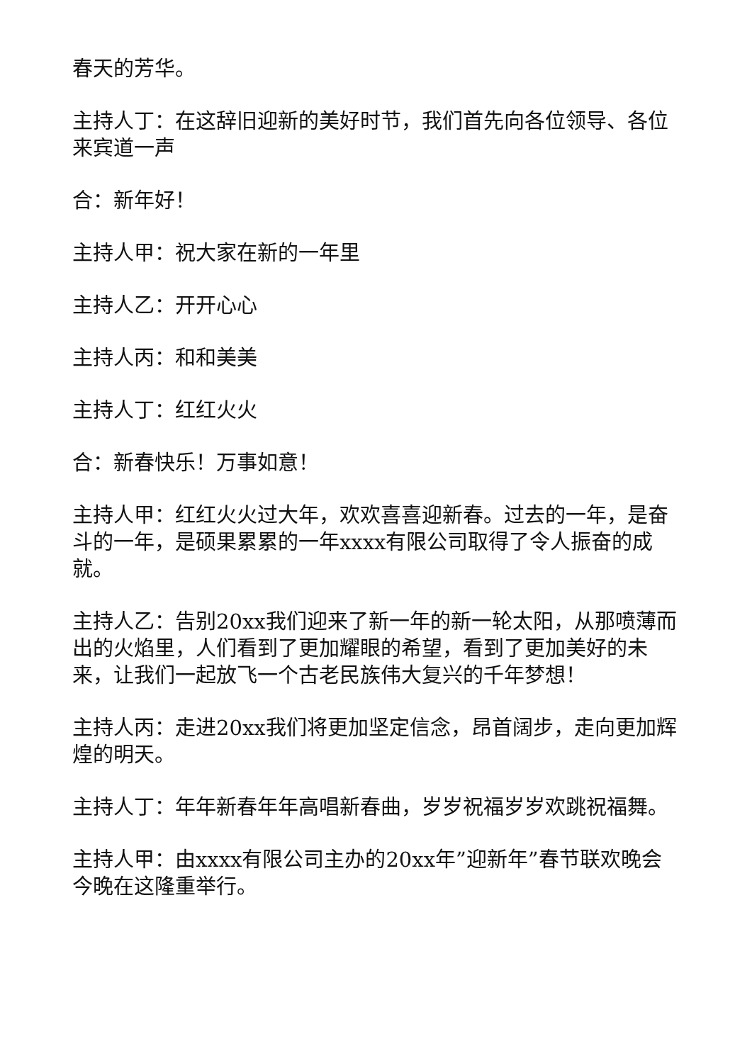春天的芳华。
主持人丁：在这辞旧迎新的美好时节，我们首先向各位领导、各位来宾道一声
合：新年好！
主持人甲：祝大家在新的一年里
主持人乙：开开心心
主持人丙：和和美美
主持人丁：红红火火
合：新春快乐！万事如意！
主持人甲：红红火火过大年，欢欢喜喜迎新春。过去的一年，是奋斗的一年，是硕果累累的一年xxxx有限公司取得了令人振奋的成就。
主持人乙：告别20xx我们迎来了新一年的新一轮太阳，从那喷薄而出的火焰里，人们看到了更加耀眼的希望，看到了更加美好的未来，让我们一起放飞一个古老民族伟大复兴的千年梦想！
主持人丙：走进20xx我们将更加坚定信念，昂首阔步，走向更加辉煌的明天。
主持人丁：年年新春年年高唱新春曲，岁岁祝福岁岁欢跳祝福舞。
主持人甲：由xxxx有限公司主办的20xx年”迎新年”春节联欢晚会今晚在这隆重举行。